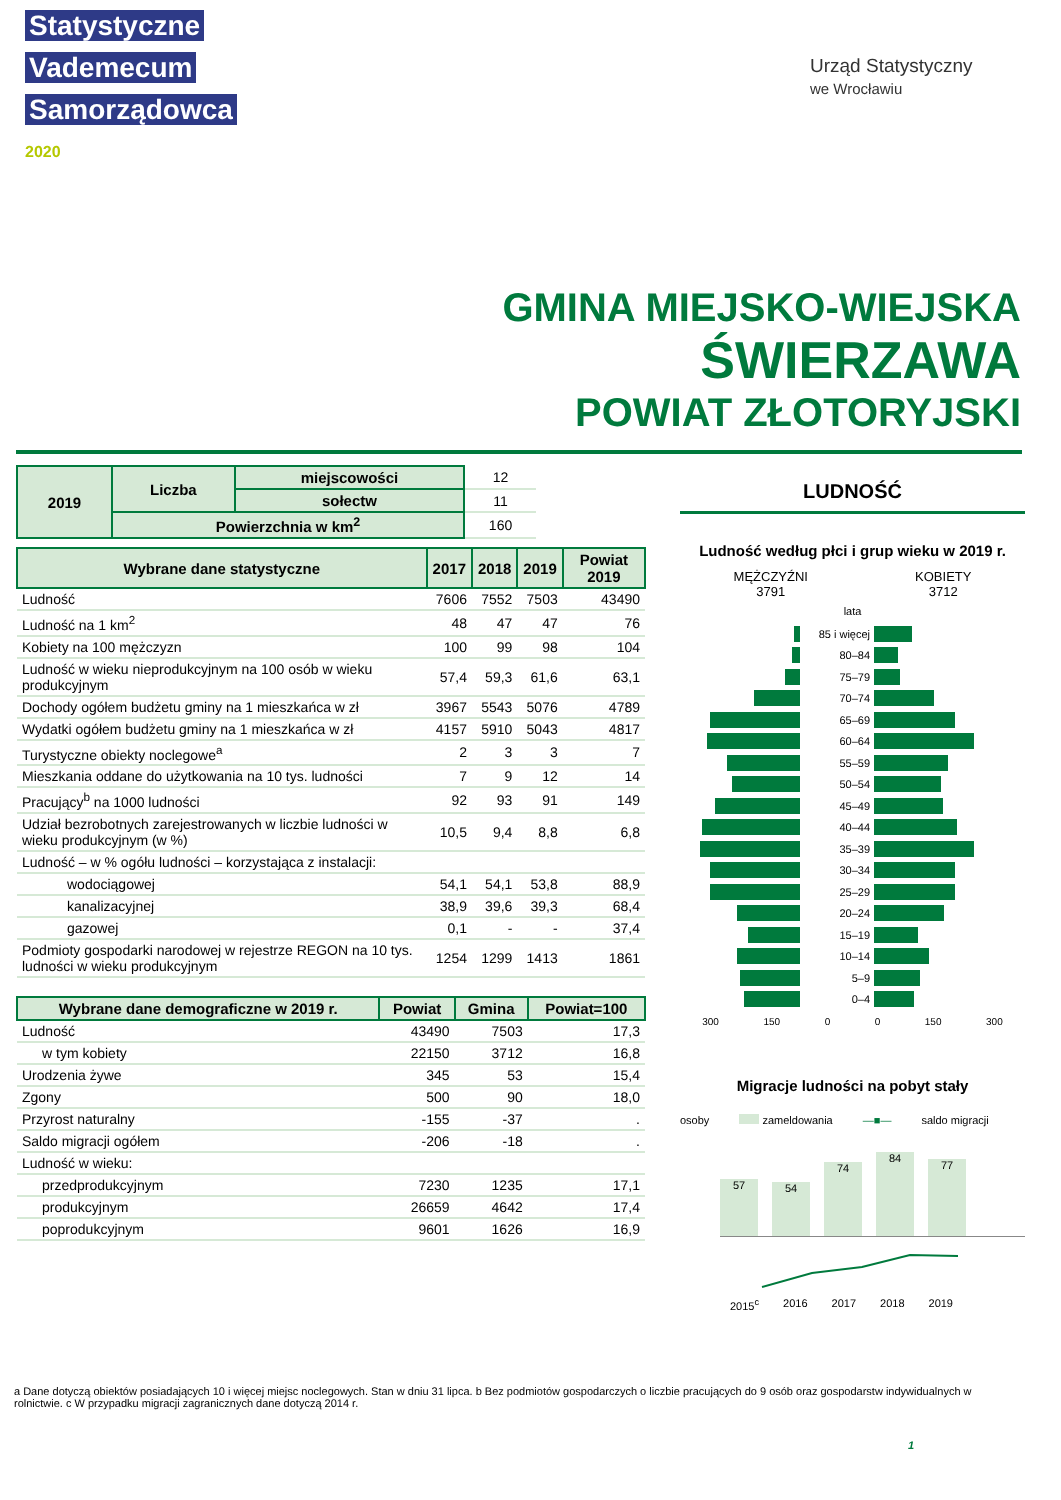Statystyczne
Vademecum
Samorządowca
2020
Urząd Statystyczny
we Wrocławiu
GMINA MIEJSKO-WIEJSKA
ŚWIERZAWA
POWIAT ZŁOTORYJSKI
| 2019 | Liczba | miejscowości | 12 |
| | | sołectw | 11 |
| | Powierzchnia w km<sup>2</sup> | | 160 |
| Wybrane dane statystyczne | 2017 | 2018 | 2019 | Powiat 2019 |
| --- | --- | --- | --- | --- |
| Ludność | 7606 | 7552 | 7503 | 43490 |
| Ludność na 1 km<sup>2</sup> | 48 | 47 | 47 | 76 |
| Kobiety na 100 mężczyzn | 100 | 99 | 98 | 104 |
| Ludność w wieku nieprodukcyjnym na 100 osób w wieku produkcyjnym | 57,4 | 59,3 | 61,6 | 63,1 |
| Dochody ogółem budżetu gminy na 1 mieszkańca w zł | 3967 | 5543 | 5076 | 4789 |
| Wydatki ogółem budżetu gminy na 1 mieszkańca w zł | 4157 | 5910 | 5043 | 4817 |
| Turystyczne obiekty noclegowe<sup>a</sup> | 2 | 3 | 3 | 7 |
| Mieszkania oddane do użytkowania na 10 tys. ludności | 7 | 9 | 12 | 14 |
| Pracujący<sup>b</sup> na 1000 ludności | 92 | 93 | 91 | 149 |
| Udział bezrobotnych zarejestrowanych w liczbie ludności w wieku produkcyjnym (w %) | 10,5 | 9,4 | 8,8 | 6,8 |
| Ludność – w % ogółu ludności – korzystająca z instalacji: | | | | |
| wodociągowej | 54,1 | 54,1 | 53,8 | 88,9 |
| kanalizacyjnej | 38,9 | 39,6 | 39,3 | 68,4 |
| gazowej | 0,1 | - | - | 37,4 |
| Podmioty gospodarki narodowej w rejestrze REGON na 10 tys. ludności w wieku produkcyjnym | 1254 | 1299 | 1413 | 1861 |
| Wybrane dane demograficzne w 2019 r. | Powiat | Gmina | Powiat=100 |
| --- | --- | --- | --- |
| Ludność | 43490 | 7503 | 17,3 |
| w tym kobiety | 22150 | 3712 | 16,8 |
| Urodzenia żywe | 345 | 53 | 15,4 |
| Zgony | 500 | 90 | 18,0 |
| Przyrost naturalny | -155 | -37 | . |
| Saldo migracji ogółem | -206 | -18 | . |
| Ludność w wieku: | | | |
| przedprodukcyjnym | 7230 | 1235 | 17,1 |
| produkcyjnym | 26659 | 4642 | 17,4 |
| poprodukcyjnym | 9601 | 1626 | 16,9 |
LUDNOŚĆ
Ludność według płci i grup wieku w 2019 r.
MĘŻCZYŹNI
3791
KOBIETY
3712
lata
85 i więcej
80–84
75–79
70–74
65–69
60–64
55–59
50–54
45–49
40–44
35–39
30–34
25–29
20–24
15–19
10–14
5–9
0–4
300 150 0 0 150 300
Migracje ludności na pobyt stały
osoby zameldowania —■— saldo migracji
57
54
74
84
77
2015<sup>c</sup> 2016 2017 2018 2019
a Dane dotyczą obiektów posiadających 10 i więcej miejsc noclegowych. Stan w dniu 31 lipca. b Bez podmiotów gospodarczych o liczbie pracujących do 9 osób oraz gospodarstw indywidualnych w rolnictwie. c W przypadku migracji zagranicznych dane dotyczą 2014 r.
1